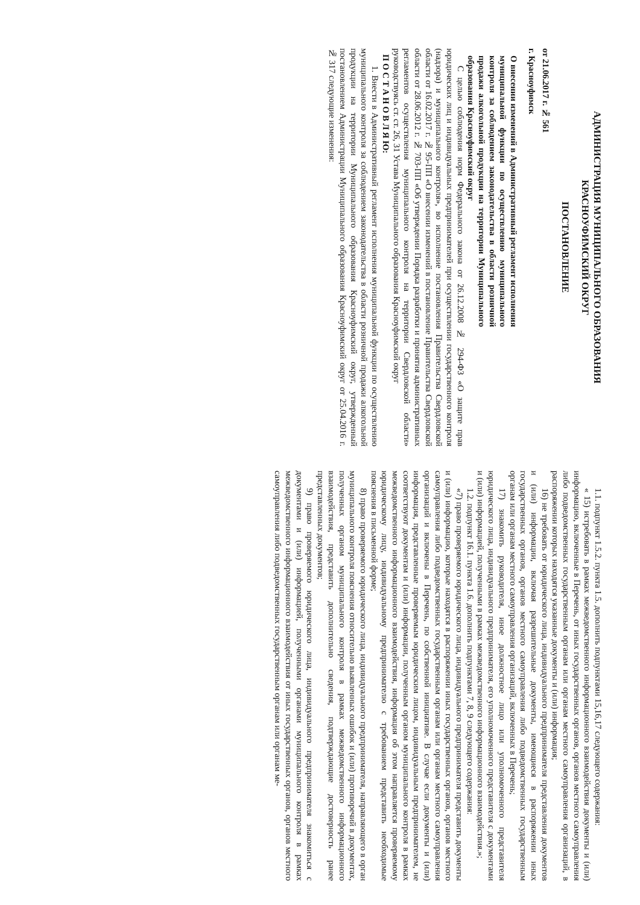АДМИНИСТРАЦИЯ МУНИЦИПАЛЬНОГО ОБРАЗОВАНИЯ
КРАСНОУФИМСКИЙ ОКРУГ
ПОСТАНОВЛЕНИЕ
от 21.06.2017 г. № 561
г. Красноуфимск
О внесении изменений в Административный регламент исполнения муниципальной функции по осуществлению муниципального контроля за соблюдением законодательства в области розничной продажи алкогольной продукции на территории Муниципального образования Красноуфимский округ
С целью соблюдения норм Федерального закона от 26.12.2008 № 294-ФЗ «О защите прав юридических лиц и индивидуальных предпринимателей при осуществлении государственного контроля (надзора) и муниципального контроля», во исполнение постановления Правительства Свердловской области от 16.02.2017 г. № 95-ПП «О внесении изменений в постановление Правительства Свердловской области от 28.06.2012 г. № 703-ПП «Об утверждении Порядка разработки и принятия административных регламентов осуществления муниципального контроля на территории Свердловской области» руководствуясь ст. ст. 26, 31 Устава Муниципального образования Красноуфимский округ
П О С Т А Н О В Л Я Ю:
1. Внести в Административный регламент исполнения муниципальной функции по осуществлению муниципального контроля за соблюдением законодательства в области розничной продажи алкогольной продукции на территории Муниципального образования Красноуфимский округ, утвержденный постановлением Администрации Муниципального образования Красноуфимский округ от 25.04.2016 г. № 317 следующие изменения:
1.1. подпункт 1.5.2. пункта 1.5. дополнить подпунктами 15,16,17 следующего содержания:
« 15) истребовать в рамках межведомственного информационного взаимодействия документы и (или) информацию, включенные в Перечень, от иных государственных органов, органов местного самоуправления либо подведомственных государственным органам или органам местного самоуправления организаций, в распоряжении которых находятся указанные документы и (или) информация;
16) не требовать от юридического лица, индивидуального предпринимателя представления документов и (или) информации, включая разрешительные документы, имеющиеся в распоряжении иных государственных органов, органов местного самоуправления либо подведомственных государственным органам или органам местного самоуправления организаций, включенных в Перечень;
17) знакомить руководителя, иное должностное лицо или уполномоченного представителя юридического лица, индивидуального предпринимателя, его уполномоченного представителя с документами и (или) информацией, полученными в рамках межведомственного информационного взаимодействия.»;
1.2. подпункт 16.1. пункта 1.6. дополнить подпунктами 7, 8, 9 следующего содержания:
«7) право проверяемого юридического лица, индивидуального предпринимателя представить документы и (или) информацию, которые находятся в распоряжении иных государственных органов, органов местного самоуправления либо подведомственных государственным органам или органам местного самоуправления организаций и включены в Перечень, по собственной инициативе. В случае если документы и (или) информация, представленные проверяемым юридическим лицом, индивидуальным предпринимателем, не соответствуют документам и (или) информации, полученным органом муниципального контроля в рамках межведомственного информационного взаимодействия, информация об этом направляется проверяемому юридическому лицу, индивидуальному предпринимателю с требованием представить необходимые пояснения в письменной форме;
8) право проверяемого юридического лица, индивидуального предпринимателя, направляющего в орган муниципального контроля пояснения относительно выявленных ошибок и (или) противоречий в документах, полученных органом муниципального контроля в рамках межведомственного информационного взаимодействия, представить дополнительно сведения, подтверждающие достоверность ранее представленных документов;
9) право проверяемого юридического лица, индивидуального предпринимателя знакомиться с документами и (или) информацией, полученными органами муниципального контроля в рамках межведомственного информационного взаимодействия от иных государственных органов, органов местного самоуправления либо подведомственных государственным органам или органам ме-